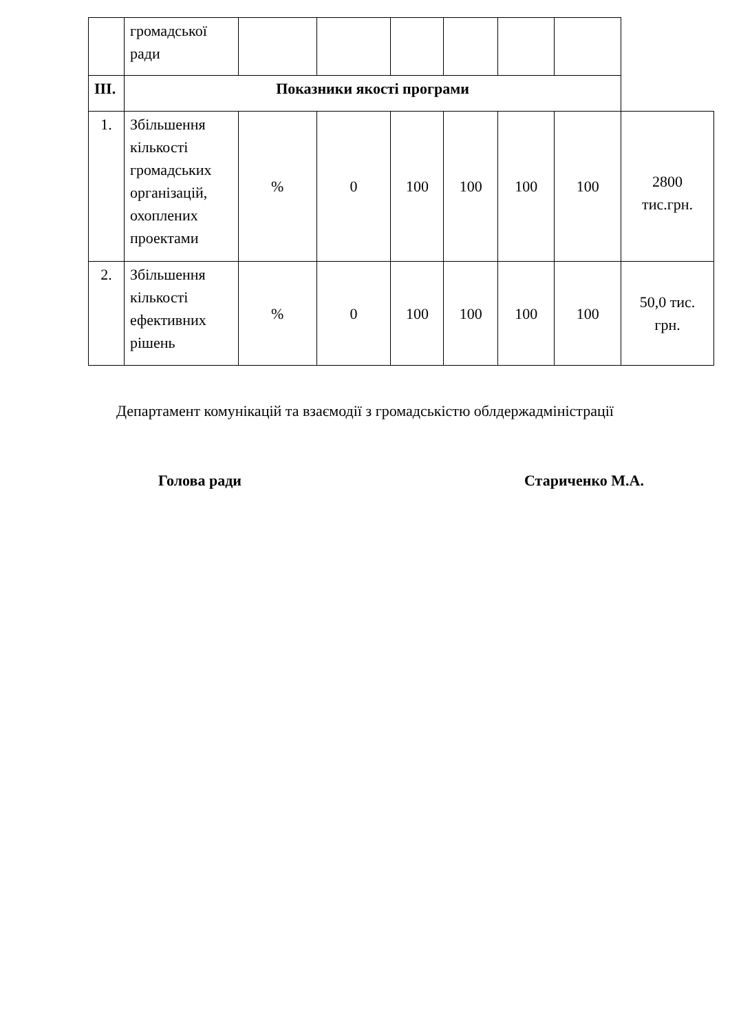| | громадської ради | | | | | | | |
| III. | Показники якості програми | | | | | | | |
| 1. | Збільшення кількості громадських організацій, охоплених проектами | % | 0 | 100 | 100 | 100 | 100 | 2800 тис.грн. |
| 2. | Збільшення кількості ефективних рішень | % | 0 | 100 | 100 | 100 | 100 | 50,0 тис. грн. |
Департамент комунікацій та взаємодії з громадськістю облдержадміністрації
Голова ради Стариченко М.А.